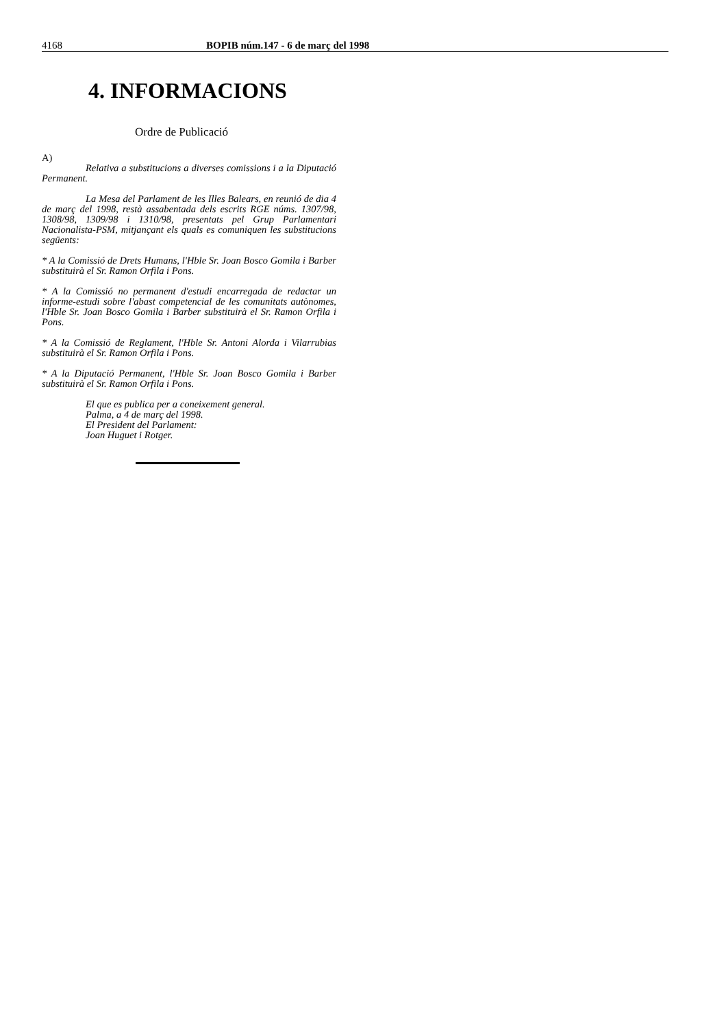4168 BOPIB núm.147 - 6 de març del 1998
4. INFORMACIONS
Ordre de Publicació
A)
Relativa a substitucions a diverses comissions i a la Diputació Permanent.
La Mesa del Parlament de les Illes Balears, en reunió de dia 4 de març del 1998, restà assabentada dels escrits RGE núms. 1307/98, 1308/98, 1309/98 i 1310/98, presentats pel Grup Parlamentari Nacionalista-PSM, mitjançant els quals es comuniquen les substitucions següents:
* A la Comissió de Drets Humans, l'Hble Sr. Joan Bosco Gomila i Barber substituirà el Sr. Ramon Orfila i Pons.
* A la Comissió no permanent d'estudi encarregada de redactar un informe-estudi sobre l'abast competencial de les comunitats autònomes, l'Hble Sr. Joan Bosco Gomila i Barber substituirà el Sr. Ramon Orfila i Pons.
* A la Comissió de Reglament, l'Hble Sr. Antoni Alorda i Vilarrubias substituirà el Sr. Ramon Orfila i Pons.
* A la Diputació Permanent, l'Hble Sr. Joan Bosco Gomila i Barber substituirà el Sr. Ramon Orfila i Pons.
El que es publica per a coneixement general.
Palma, a 4 de març del 1998.
El President del Parlament:
Joan Huguet i Rotger.